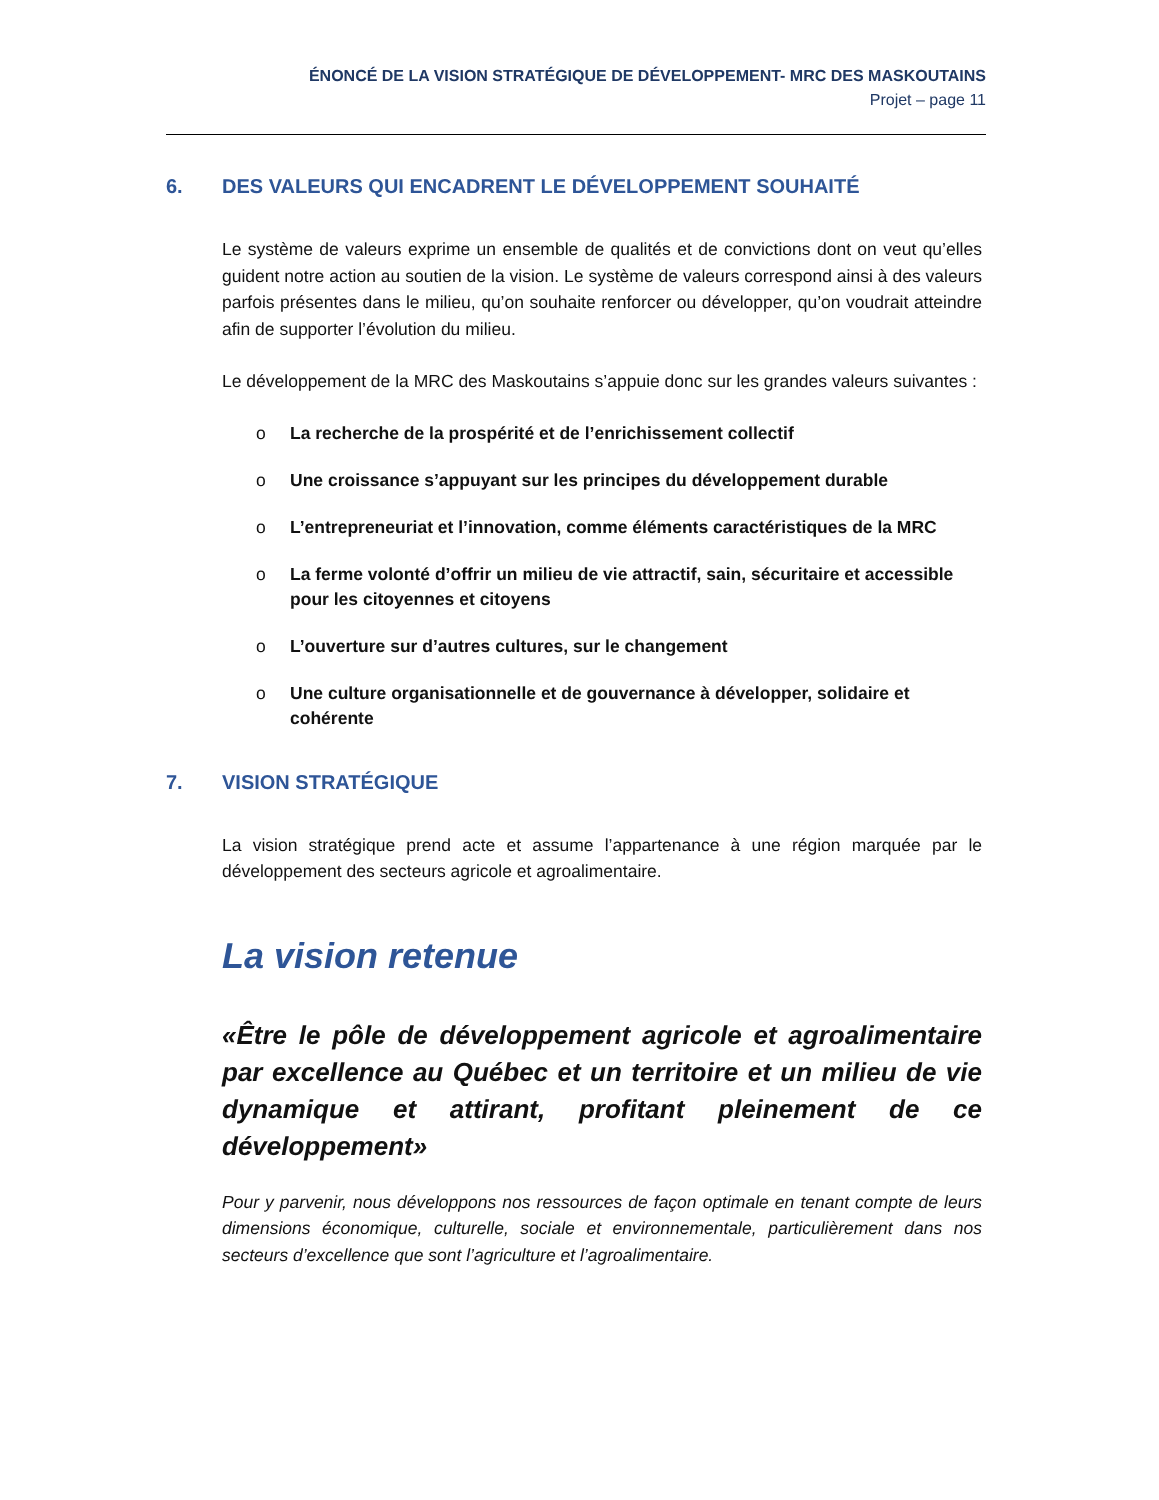ÉNONCÉ DE LA VISION STRATÉGIQUE DE DÉVELOPPEMENT- MRC DES MASKOUTAINS
Projet – page 11
6. DES VALEURS QUI ENCADRENT LE DÉVELOPPEMENT SOUHAITÉ
Le système de valeurs exprime un ensemble de qualités et de convictions dont on veut qu’elles guident notre action au soutien de la vision. Le système de valeurs correspond ainsi à des valeurs parfois présentes dans le milieu, qu’on souhaite renforcer ou développer, qu’on voudrait atteindre afin de supporter l’évolution du milieu.
Le développement de la MRC des Maskoutains s’appuie donc sur les grandes valeurs suivantes :
o La recherche de la prospérité et de l’enrichissement collectif
o Une croissance s’appuyant sur les principes du développement durable
o L’entrepreneuriat et l’innovation, comme éléments caractéristiques de la MRC
o La ferme volonté d’offrir un milieu de vie attractif, sain, sécuritaire et accessible pour les citoyennes et citoyens
o L’ouverture sur d’autres cultures, sur le changement
o Une culture organisationnelle et de gouvernance à développer, solidaire et cohérente
7. VISION STRATÉGIQUE
La vision stratégique prend acte et assume l’appartenance à une région marquée par le développement des secteurs agricole et agroalimentaire.
La vision retenue
«Être le pôle de développement agricole et agroalimentaire par excellence au Québec et un territoire et un milieu de vie dynamique et attirant, profitant pleinement de ce développement»
Pour y parvenir, nous développons nos ressources de façon optimale en tenant compte de leurs dimensions économique, culturelle, sociale et environnementale, particulièrement dans nos secteurs d’excellence que sont l’agriculture et l’agroalimentaire.